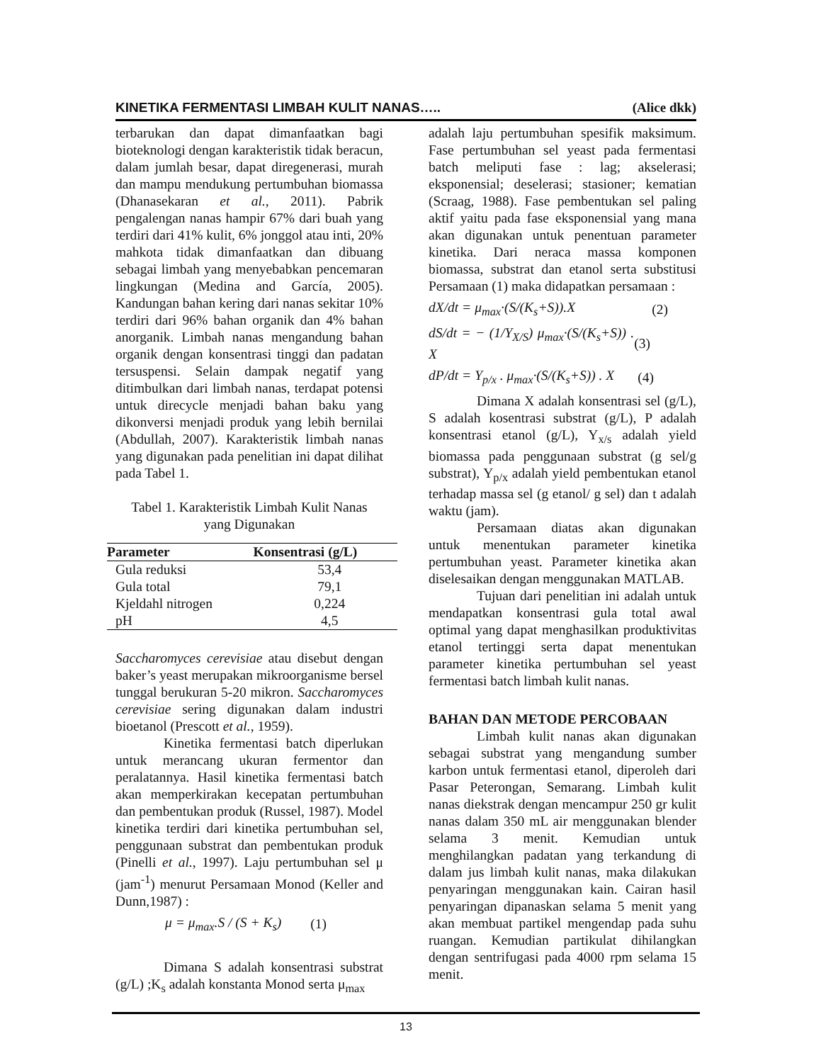KINETIKA FERMENTASI LIMBAH KULIT NANAS….. (Alice dkk)
terbarukan dan dapat dimanfaatkan bagi bioteknologi dengan karakteristik tidak beracun, dalam jumlah besar, dapat diregenerasi, murah dan mampu mendukung pertumbuhan biomassa (Dhanasekaran et al., 2011). Pabrik pengalengan nanas hampir 67% dari buah yang terdiri dari 41% kulit, 6% jonggol atau inti, 20% mahkota tidak dimanfaatkan dan dibuang sebagai limbah yang menyebabkan pencemaran lingkungan (Medina and García, 2005). Kandungan bahan kering dari nanas sekitar 10% terdiri dari 96% bahan organik dan 4% bahan anorganik. Limbah nanas mengandung bahan organik dengan konsentrasi tinggi dan padatan tersuspensi. Selain dampak negatif yang ditimbulkan dari limbah nanas, terdapat potensi untuk direcycle menjadi bahan baku yang dikonversi menjadi produk yang lebih bernilai (Abdullah, 2007). Karakteristik limbah nanas yang digunakan pada penelitian ini dapat dilihat pada Tabel 1.
Tabel 1. Karakteristik Limbah Kulit Nanas
yang Digunakan
| Parameter | Konsentrasi (g/L) |
| --- | --- |
| Gula reduksi | 53,4 |
| Gula total | 79,1 |
| Kjeldahl nitrogen | 0,224 |
| pH | 4,5 |
Saccharomyces cerevisiae atau disebut dengan baker’s yeast merupakan mikroorganisme bersel tunggal berukuran 5-20 mikron. Saccharomyces cerevisiae sering digunakan dalam industri bioetanol (Prescott et al., 1959).
Kinetika fermentasi batch diperlukan untuk merancang ukuran fermentor dan peralatannya. Hasil kinetika fermentasi batch akan memperkirakan kecepatan pertumbuhan dan pembentukan produk (Russel, 1987). Model kinetika terdiri dari kinetika pertumbuhan sel, penggunaan substrat dan pembentukan produk (Pinelli et al., 1997). Laju pertumbuhan sel μ (jam<sup>-1</sup>) menurut Persamaan Monod (Keller and Dunn,1987) :
μ = μ<sub>max</sub>.S / (S + K<sub>s</sub>) (1)
Dimana S adalah konsentrasi substrat (g/L) ;K<sub>s</sub> adalah konstanta Monod serta μ<sub>max</sub>
adalah laju pertumbuhan spesifik maksimum. Fase pertumbuhan sel yeast pada fermentasi batch meliputi fase : lag; akselerasi; eksponensial; deselerasi; stasioner; kematian (Scraag, 1988). Fase pembentukan sel paling aktif yaitu pada fase eksponensial yang mana akan digunakan untuk penentuan parameter kinetika. Dari neraca massa komponen biomassa, substrat dan etanol serta substitusi Persamaan (1) maka didapatkan persamaan :
dX/dt = μ<sub>max</sub>·(S/(K<sub>s</sub>+S)).X (2)
dS/dt = − (1/Y<sub>X/S</sub>) μ<sub>max</sub>·(S/(K<sub>s</sub>+S)) . X (3)
dP/dt = Y<sub>p/x</sub> . μ<sub>max</sub>·(S/(K<sub>s</sub>+S)) . X (4)
Dimana X adalah konsentrasi sel (g/L), S adalah kosentrasi substrat (g/L), P adalah konsentrasi etanol (g/L), Y<sub>x/s</sub> adalah yield biomassa pada penggunaan substrat (g sel/g substrat), Y<sub>p/x</sub> adalah yield pembentukan etanol terhadap massa sel (g etanol/ g sel) dan t adalah waktu (jam).
Persamaan diatas akan digunakan untuk menentukan parameter kinetika pertumbuhan yeast. Parameter kinetika akan diselesaikan dengan menggunakan MATLAB.
Tujuan dari penelitian ini adalah untuk mendapatkan konsentrasi gula total awal optimal yang dapat menghasilkan produktivitas etanol tertinggi serta dapat menentukan parameter kinetika pertumbuhan sel yeast fermentasi batch limbah kulit nanas.
BAHAN DAN METODE PERCOBAAN
Limbah kulit nanas akan digunakan sebagai substrat yang mengandung sumber karbon untuk fermentasi etanol, diperoleh dari Pasar Peterongan, Semarang. Limbah kulit nanas diekstrak dengan mencampur 250 gr kulit nanas dalam 350 mL air menggunakan blender selama 3 menit. Kemudian untuk menghilangkan padatan yang terkandung di dalam jus limbah kulit nanas, maka dilakukan penyaringan menggunakan kain. Cairan hasil penyaringan dipanaskan selama 5 menit yang akan membuat partikel mengendap pada suhu ruangan. Kemudian partikulat dihilangkan dengan sentrifugasi pada 4000 rpm selama 15 menit.
13